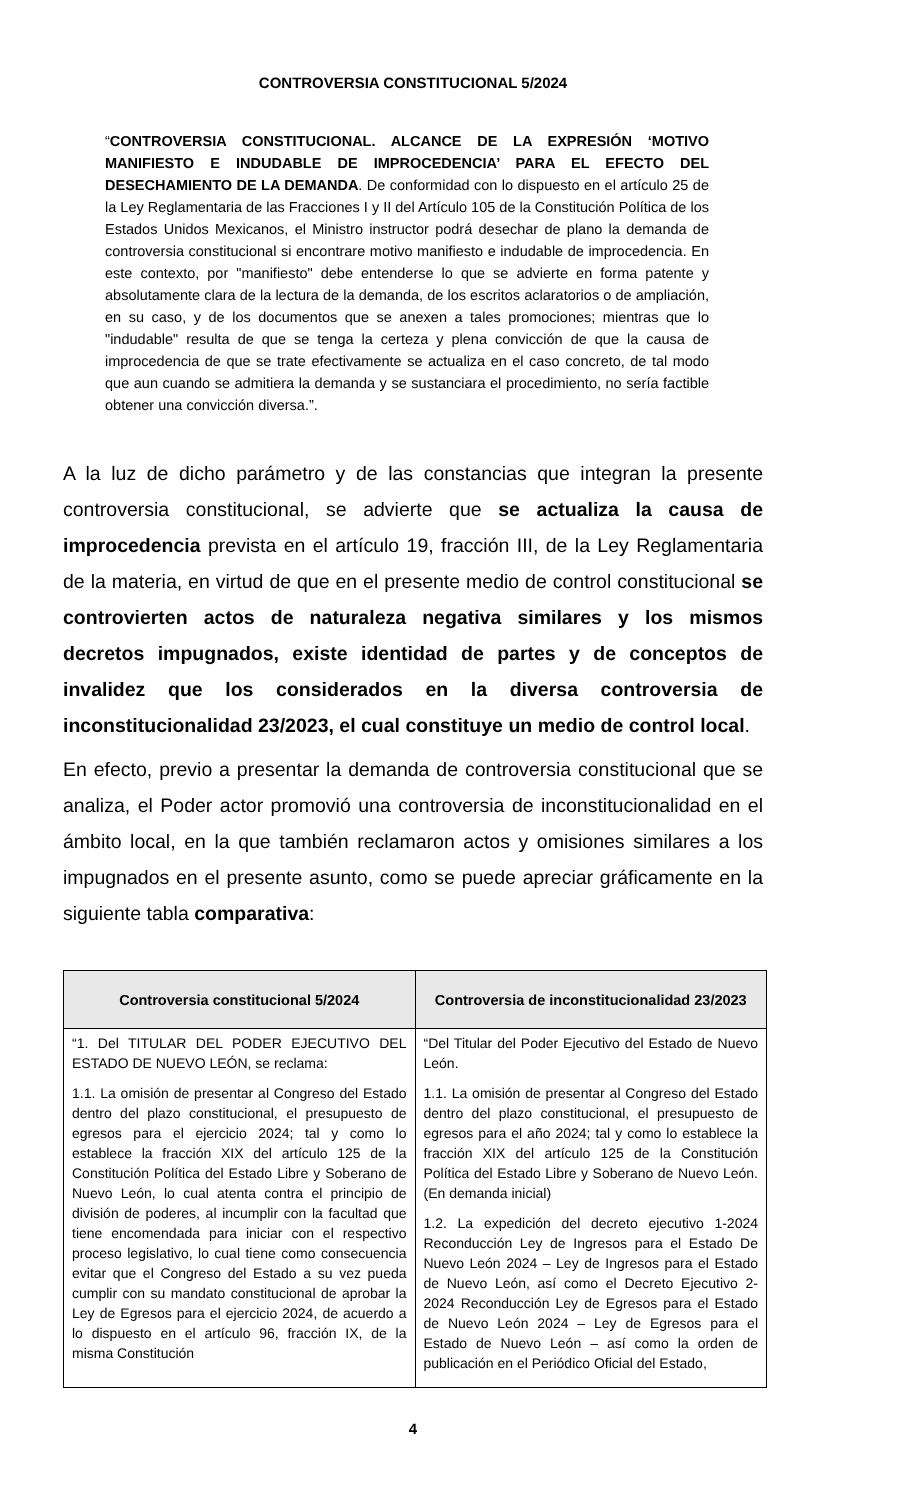CONTROVERSIA CONSTITUCIONAL 5/2024
“CONTROVERSIA CONSTITUCIONAL. ALCANCE DE LA EXPRESIÓN ‘MOTIVO MANIFIESTO E INDUDABLE DE IMPROCEDENCIA’ PARA EL EFECTO DEL DESECHAMIENTO DE LA DEMANDA. De conformidad con lo dispuesto en el artículo 25 de la Ley Reglamentaria de las Fracciones I y II del Artículo 105 de la Constitución Política de los Estados Unidos Mexicanos, el Ministro instructor podrá desechar de plano la demanda de controversia constitucional si encontrare motivo manifiesto e indudable de improcedencia. En este contexto, por "manifiesto" debe entenderse lo que se advierte en forma patente y absolutamente clara de la lectura de la demanda, de los escritos aclaratorios o de ampliación, en su caso, y de los documentos que se anexen a tales promociones; mientras que lo "indudable" resulta de que se tenga la certeza y plena convicción de que la causa de improcedencia de que se trate efectivamente se actualiza en el caso concreto, de tal modo que aun cuando se admitiera la demanda y se sustanciara el procedimiento, no sería factible obtener una convicción diversa.”.
A la luz de dicho parámetro y de las constancias que integran la presente controversia constitucional, se advierte que se actualiza la causa de improcedencia prevista en el artículo 19, fracción III, de la Ley Reglamentaria de la materia, en virtud de que en el presente medio de control constitucional se controvierten actos de naturaleza negativa similares y los mismos decretos impugnados, existe identidad de partes y de conceptos de invalidez que los considerados en la diversa controversia de inconstitucionalidad 23/2023, el cual constituye un medio de control local.
En efecto, previo a presentar la demanda de controversia constitucional que se analiza, el Poder actor promovió una controversia de inconstitucionalidad en el ámbito local, en la que también reclamaron actos y omisiones similares a los impugnados en el presente asunto, como se puede apreciar gráficamente en la siguiente tabla comparativa:
| Controversia constitucional 5/2024 | Controversia de inconstitucionalidad 23/2023 |
| --- | --- |
| “1. Del TITULAR DEL PODER EJECUTIVO DEL ESTADO DE NUEVO LEÓN, se reclama: 1.1. La omisión de presentar al Congreso del Estado dentro del plazo constitucional, el presupuesto de egresos para el ejercicio 2024; tal y como lo establece la fracción XIX del artículo 125 de la Constitución Política del Estado Libre y Soberano de Nuevo León, lo cual atenta contra el principio de división de poderes, al incumplir con la facultad que tiene encomendada para iniciar con el respectivo proceso legislativo, lo cual tiene como consecuencia evitar que el Congreso del Estado a su vez pueda cumplir con su mandato constitucional de aprobar la Ley de Egresos para el ejercicio 2024, de acuerdo a lo dispuesto en el artículo 96, fracción IX, de la misma Constitución | “Del Titular del Poder Ejecutivo del Estado de Nuevo León. 1.1. La omisión de presentar al Congreso del Estado dentro del plazo constitucional, el presupuesto de egresos para el año 2024; tal y como lo establece la fracción XIX del artículo 125 de la Constitución Política del Estado Libre y Soberano de Nuevo León. (En demanda inicial) 1.2. La expedición del decreto ejecutivo 1-2024 Reconducción Ley de Ingresos para el Estado De Nuevo León 2024 – Ley de Ingresos para el Estado de Nuevo León, así como el Decreto Ejecutivo 2-2024 Reconducción Ley de Egresos para el Estado de Nuevo León 2024 – Ley de Egresos para el Estado de Nuevo León – así como la orden de publicación en el Periódico Oficial del Estado, |
4